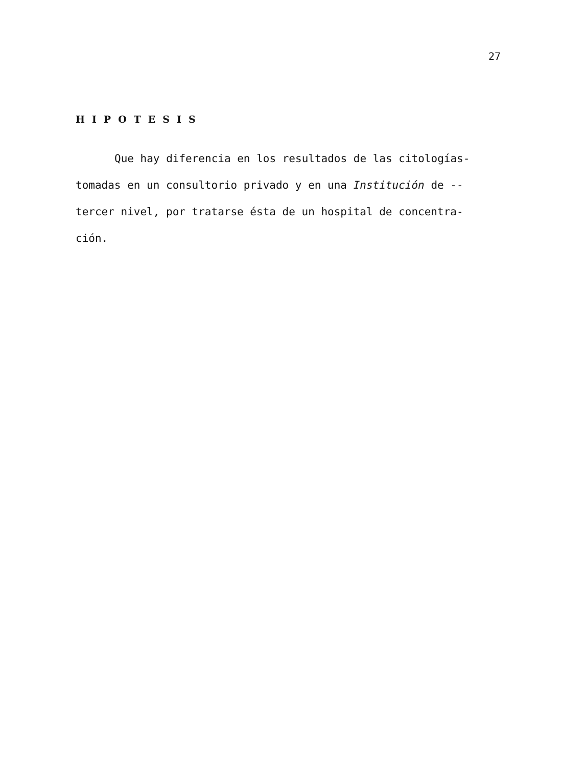27
HIPOTESIS
Que hay diferencia en los resultados de las citologías- tomadas en un consultorio privado y en una Institución de -- tercer nivel, por tratarse ésta de un hospital de concentra- ción.